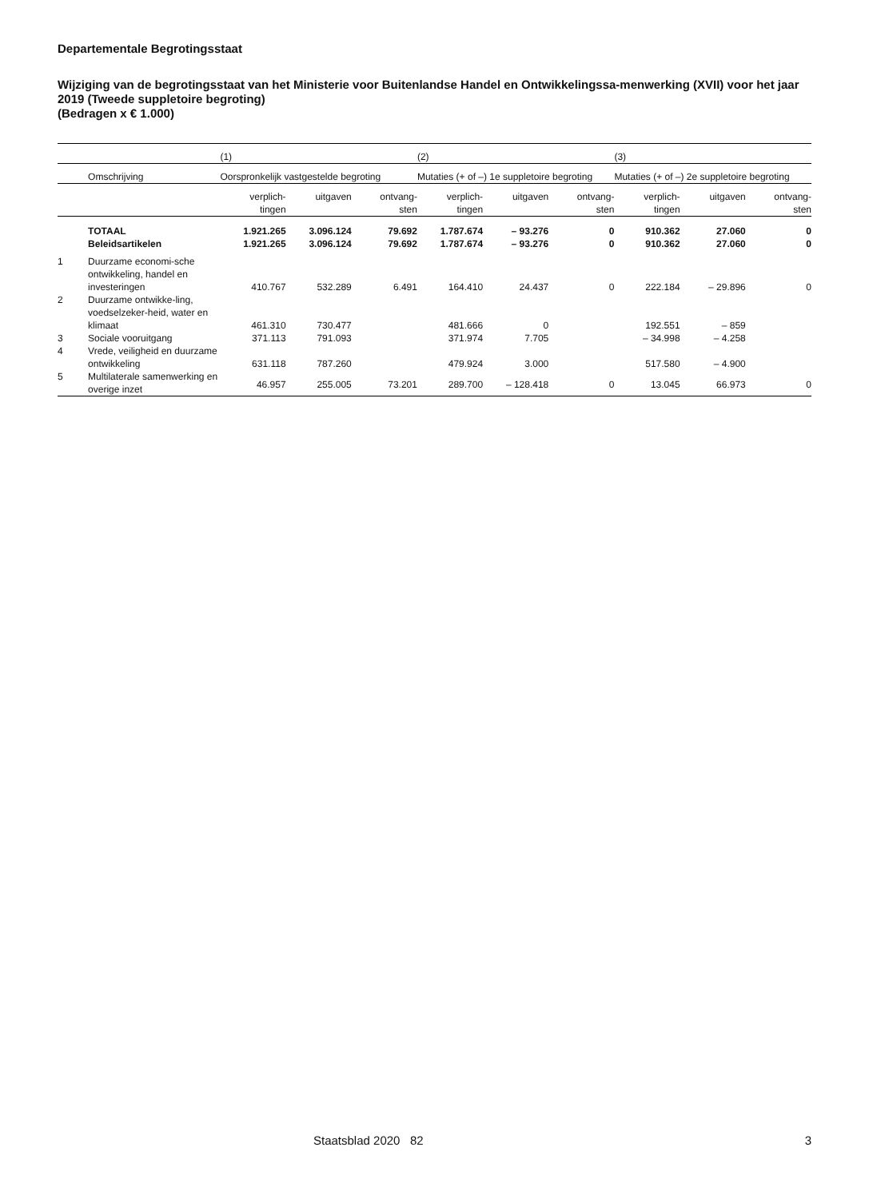Departementale Begrotingsstaat
Wijziging van de begrotingsstaat van het Ministerie voor Buitenlandse Handel en Ontwikkelingssa-menwerking (XVII) voor het jaar 2019 (Tweede suppletoire begroting)
(Bedragen x € 1.000)
| | | (1) | | | (2) | | | (3) | | |
| --- | --- | --- | --- | --- | --- | --- | --- | --- | --- | --- |
| | Omschrijving | Oorspronkelijk vastgestelde begroting | | | Mutaties (+ of –) 1e suppletoire begroting | | | Mutaties (+ of –) 2e suppletoire begroting | | |
| | | verplich- tingen | uitgaven | ontvang- sten | verplich- tingen | uitgaven | ontvang- sten | verplich- tingen | uitgaven | ontvang- sten |
| | TOTAAL | 1.921.265 | 3.096.124 | 79.692 | 1.787.674 | – 93.276 | 0 | 910.362 | 27.060 | 0 |
| | Beleidsartikelen | 1.921.265 | 3.096.124 | 79.692 | 1.787.674 | – 93.276 | 0 | 910.362 | 27.060 | 0 |
| 1 | Duurzame economi-sche ontwikkeling, handel en investeringen | 410.767 | 532.289 | 6.491 | 164.410 | 24.437 | 0 | 222.184 | – 29.896 | 0 |
| 2 | Duurzame ontwikke-ling, voedselzeker-heid, water en klimaat | 461.310 | 730.477 | | 481.666 | 0 | | 192.551 | – 859 | |
| 3 | Sociale vooruitgang | 371.113 | 791.093 | | 371.974 | 7.705 | | – 34.998 | – 4.258 | |
| 4 | Vrede, veiligheid en duurzame ontwikkeling | 631.118 | 787.260 | | 479.924 | 3.000 | | 517.580 | – 4.900 | |
| 5 | Multilaterale samenwerking en overige inzet | 46.957 | 255.005 | 73.201 | 289.700 | – 128.418 | 0 | 13.045 | 66.973 | 0 |
Staatsblad 2020 82 3